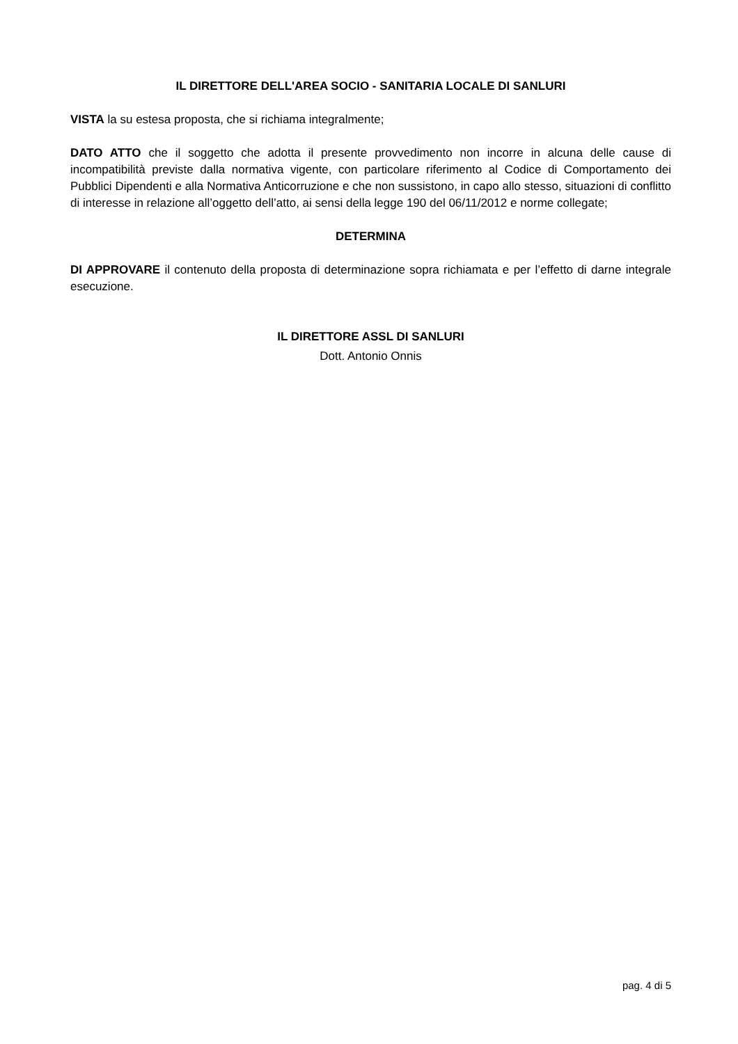IL DIRETTORE DELL'AREA SOCIO - SANITARIA LOCALE DI SANLURI
VISTA la su estesa proposta, che si richiama integralmente;
DATO ATTO che il soggetto che adotta il presente provvedimento non incorre in alcuna delle cause di incompatibilità previste dalla normativa vigente, con particolare riferimento al Codice di Comportamento dei Pubblici Dipendenti e alla Normativa Anticorruzione e che non sussistono, in capo allo stesso, situazioni di conflitto di interesse in relazione all’oggetto dell’atto, ai sensi della legge 190 del 06/11/2012 e norme collegate;
DETERMINA
DI APPROVARE il contenuto della proposta di determinazione sopra richiamata e per l’effetto di darne integrale esecuzione.
IL DIRETTORE ASSL DI SANLURI
Dott. Antonio Onnis
pag. 4 di 5